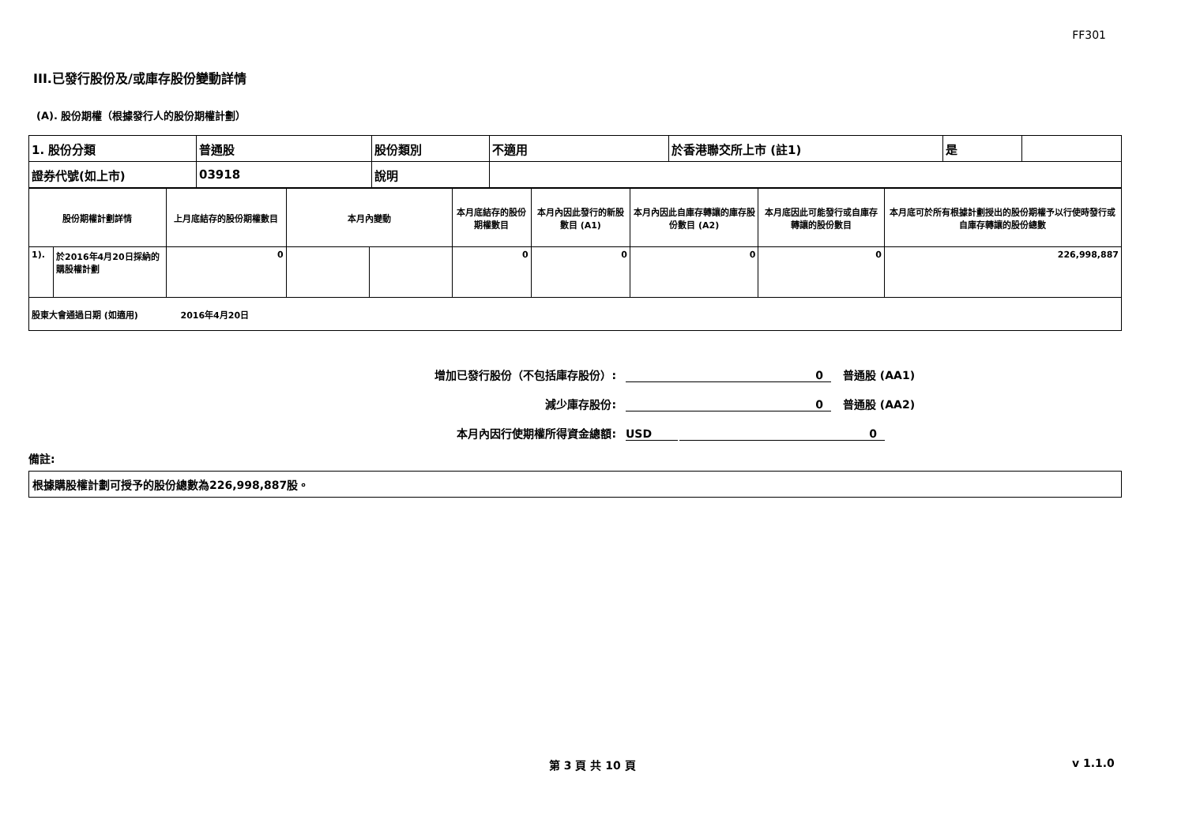FF301
III.已發行股份及/或庫存股份變動詳情
(A). 股份期權（根據發行人的股份期權計劃）
| 1. 股份分類 | 普通股 | 股份類別 | 不適用 | 於香港聯交所上市 (註1) | 是 | |
| 證券代號(如上市) | 03918 | 說明 | | | | |
| 股份期權計劃詳情 | | 上月底結存的股份期權數目 | 本月內變動 | | 本月底結存的股份期權數目 | 本月內因此發行的新股數目 (A1) | 本月內因此自庫存轉讓的庫存股份數目 (A2) | 本月底因此可能發行或自庫存轉讓的股份數目 | 本月底可於所有根據計劃授出的股份期權予以行使時發行或自庫存轉讓的股份總數 |
| 1). | 於2016年4月20日採納的購股權計劃 | 0 | | | 0 | 0 | 0 | 0 | 226,998,887 |
| 股東大會通過日期 (如適用) 2016年4月20日 | | | | | | | | | |
增加已發行股份（不包括庫存股份）:
0
普通股 (AA1)
減少庫存股份:
0
普通股 (AA2)
本月內因行使期權所得資金總額:
USD
0
備註:
根據購股權計劃可授予的股份總數為226,998,887股。
第 3 頁 共 10 頁 v 1.1.0